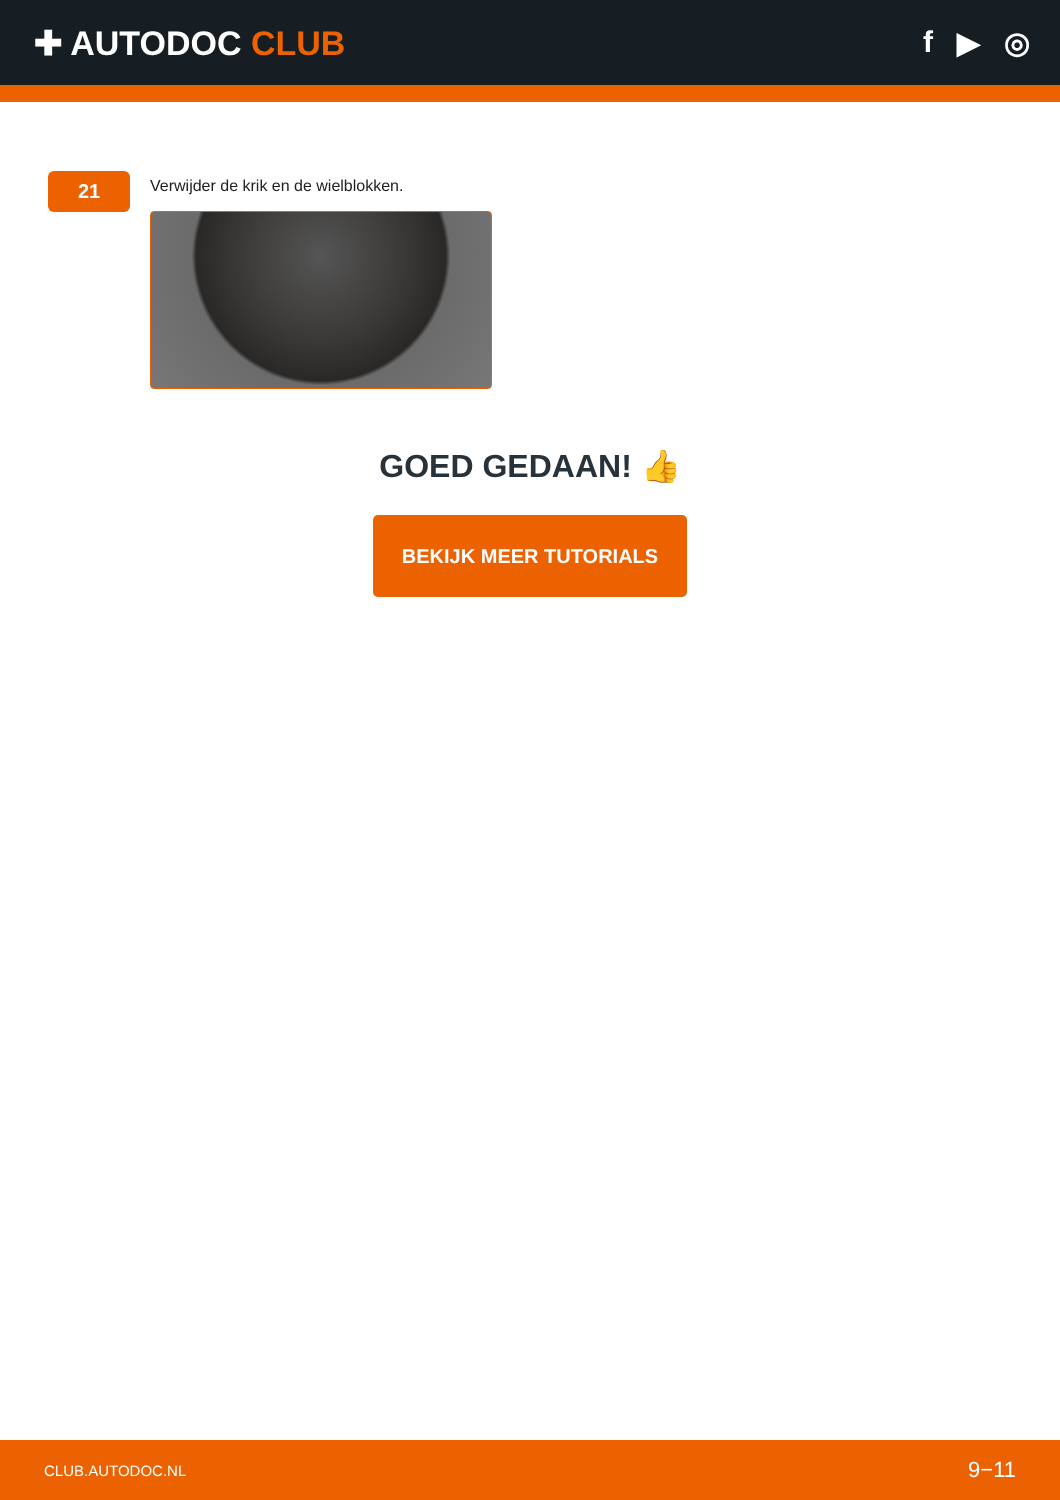✚ AUTODOC CLUB f ▶ ◎
21
Verwijder de krik en de wielblokken.
GOED GEDAAN! 👍
BEKIJK MEER TUTORIALS
CLUB.AUTODOC.NL 9−11